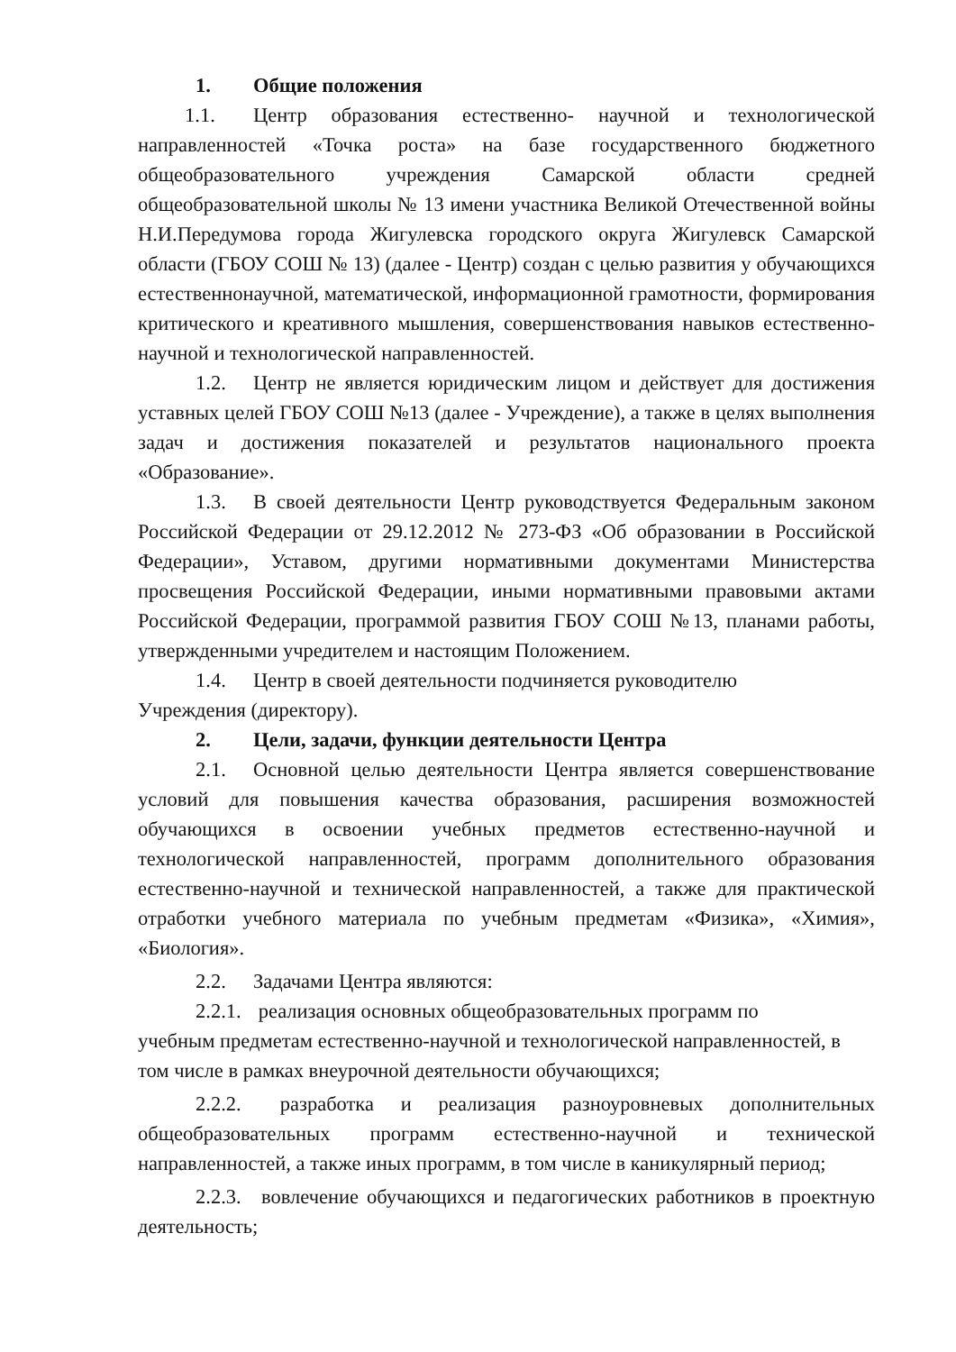1. Общие положения
1.1. Центр образования естественно- научной и технологической направленностей «Точка роста» на базе государственного бюджетного общеобразовательного учреждения Самарской области средней общеобразовательной школы № 13 имени участника Великой Отечественной войны Н.И.Передумова города Жигулевска городского округа Жигулевск Самарской области (ГБОУ СОШ № 13) (далее - Центр) создан с целью развития у обучающихся естественнонаучной, математической, информационной грамотности, формирования критического и креативного мышления, совершенствования навыков естественно-научной и технологической направленностей.
1.2. Центр не является юридическим лицом и действует для достижения уставных целей ГБОУ СОШ №13 (далее - Учреждение), а также в целях выполнения задач и достижения показателей и результатов национального проекта «Образование».
1.3. В своей деятельности Центр руководствуется Федеральным законом Российской Федерации от 29.12.2012 № 273-ФЗ «Об образовании в Российской Федерации», Уставом, другими нормативными документами Министерства просвещения Российской Федерации, иными нормативными правовыми актами Российской Федерации, программой развития ГБОУ СОШ №13, планами работы, утвержденными учредителем и настоящим Положением.
1.4. Центр в своей деятельности подчиняется руководителю
Учреждения (директору).
2. Цели, задачи, функции деятельности Центра
2.1. Основной целью деятельности Центра является совершенствование условий для повышения качества образования, расширения возможностей обучающихся в освоении учебных предметов естественно-научной и технологической направленностей, программ дополнительного образования естественно-научной и технической направленностей, а также для практической отработки учебного материала по учебным предметам «Физика», «Химия», «Биология».
2.2. Задачами Центра являются:
2.2.1. реализация основных общеобразовательных программ по
учебным предметам естественно-научной и технологической направленностей, в том числе в рамках внеурочной деятельности обучающихся;
2.2.2. разработка и реализация разноуровневых дополнительных общеобразовательных программ естественно-научной и технической направленностей, а также иных программ, в том числе в каникулярный период;
2.2.3. вовлечение обучающихся и педагогических работников в проектную деятельность;